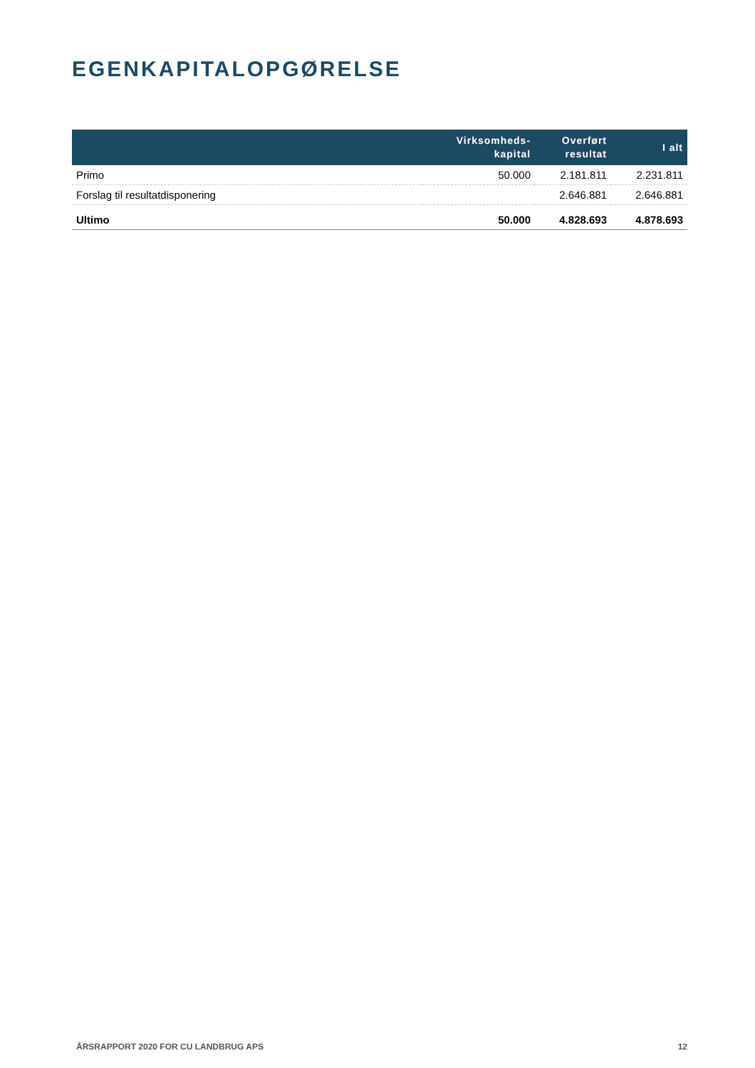EGENKAPITALOPGØRELSE
| | Virksomheds- kapital | Overført resultat | I alt |
| --- | --- | --- | --- |
| Primo | 50.000 | 2.181.811 | 2.231.811 |
| Forslag til resultatdisponering | | 2.646.881 | 2.646.881 |
| Ultimo | 50.000 | 4.828.693 | 4.878.693 |
ÅRSRAPPORT 2020 FOR CU LANDBRUG APS 12